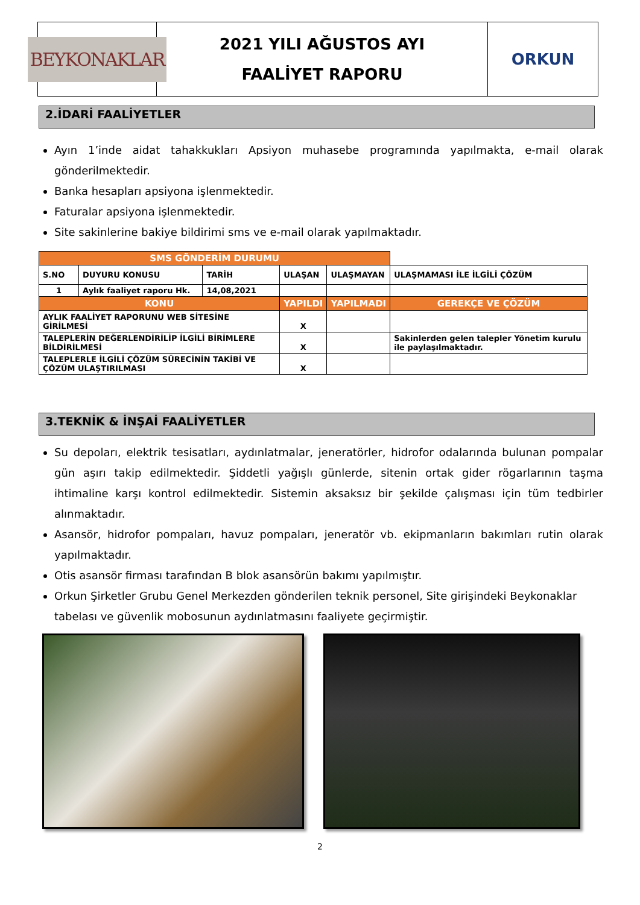BEYKONAKLAR
2021 YILI AĞUSTOS AYI
FAALİYET RAPORU
ORKUN
2.İDARİ FAALİYETLER
Ayın 1’inde aidat tahakkukları Apsiyon muhasebe programında yapılmakta, e-mail olarak gönderilmektedir.
Banka hesapları apsiyona işlenmektedir.
Faturalar apsiyona işlenmektedir.
Site sakinlerine bakiye bildirimi sms ve e-mail olarak yapılmaktadır.
| SMS GÖNDERİM DURUMU | | | | | |
| --- | --- | --- | --- | --- | --- |
| S.NO | DUYURU KONUSU | TARİH | ULAŞAN | ULAŞMAYAN | ULAŞMAMASI İLE İLGİLİ ÇÖZÜM |
| 1 | Aylık faaliyet raporu Hk. | 14,08,2021 | | | |
| KONU | | | YAPILDI | YAPILMADI | GEREKÇE VE ÇÖZÜM |
| AYLIK FAALİYET RAPORUNU WEB SİTESİNE GİRİLMESİ | | | X | | |
| TALEPLERİN DEĞERLENDİRİLİP İLGİLİ BİRİMLERE BİLDİRİLMESİ | | | X | | Sakinlerden gelen talepler Yönetim kurulu ile paylaşılmaktadır. |
| TALEPLERLE İLGİLİ ÇÖZÜM SÜRECİNİN TAKİBİ VE ÇÖZÜM ULAŞTIRILMASI | | | X | | |
3.TEKNİK & İNŞAİ FAALİYETLER
Su depoları, elektrik tesisatları, aydınlatmalar, jeneratörler, hidrofor odalarında bulunan pompalar gün aşırı takip edilmektedir. Şiddetli yağışlı günlerde, sitenin ortak gider rögarlarının taşma ihtimaline karşı kontrol edilmektedir. Sistemin aksaksız bir şekilde çalışması için tüm tedbirler alınmaktadır.
Asansör, hidrofor pompaları, havuz pompaları, jeneratör vb. ekipmanların bakımları rutin olarak yapılmaktadır.
Otis asansör firması tarafından B blok asansörün bakımı yapılmıştır.
Orkun Şirketler Grubu Genel Merkezden gönderilen teknik personel, Site girişindeki Beykonaklar tabelası ve güvenlik mobosunun aydınlatmasını faaliyete geçirmiştir.
2